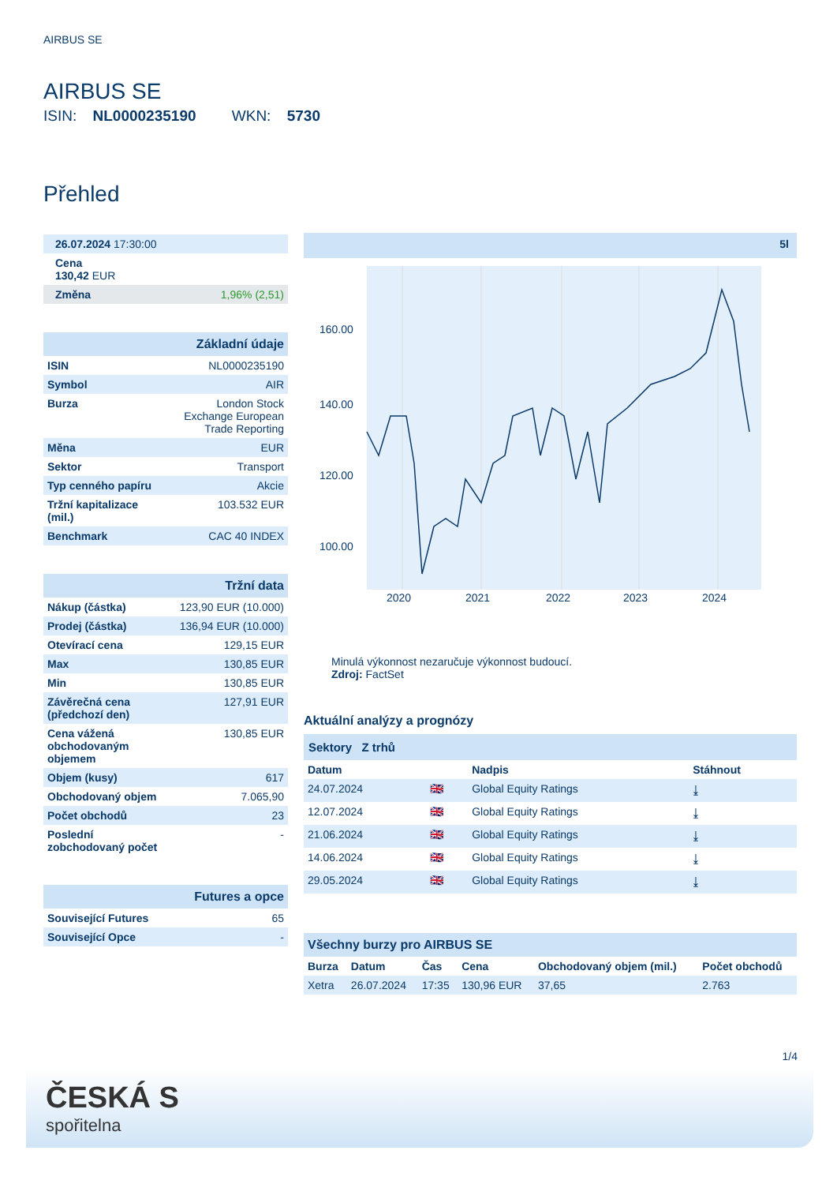AIRBUS SE
AIRBUS SE
ISIN: NL0000235190 WKN: 5730
Přehled
| 26.07.2024 17:30:00 | |
| Cena 130,42 EUR | |
| Změna | 1,96% (2,51) |
| Základní údaje | |
| ISIN | NL0000235190 |
| Symbol | AIR |
| Burza | London Stock Exchange European Trade Reporting |
| Měna | EUR |
| Sektor | Transport |
| Typ cenného papíru | Akcie |
| Tržní kapitalizace (mil.) | 103.532 EUR |
| Benchmark | CAC 40 INDEX |
| Tržní data | |
| Nákup (částka) | 123,90 EUR (10.000) |
| Prodej (částka) | 136,94 EUR (10.000) |
| Otevírací cena | 129,15 EUR |
| Max | 130,85 EUR |
| Min | 130,85 EUR |
| Závěrečná cena (předchozí den) | 127,91 EUR |
| Cena vážená obchodovaným objemem | 130,85 EUR |
| Objem (kusy) | 617 |
| Obchodovaný objem | 7.065,90 |
| Počet obchodů | 23 |
| Poslední zobchodovaný počet | - |
| Futures a opce | |
| Související Futures | 65 |
| Související Opce | - |
5l
160.00
140.00
120.00
100.00
2020
2021
2022
2023
2024
Minulá výkonnost nezaručuje výkonnost budoucí.
Zdroj: FactSet
Aktuální analýzy a prognózy
Sektory Z trhů
| Datum | | Nadpis | Stáhnout |
| --- | --- | --- | --- |
| 24.07.2024 | 🇬🇧 | Global Equity Ratings | ⤓ |
| 12.07.2024 | 🇬🇧 | Global Equity Ratings | ⤓ |
| 21.06.2024 | 🇬🇧 | Global Equity Ratings | ⤓ |
| 14.06.2024 | 🇬🇧 | Global Equity Ratings | ⤓ |
| 29.05.2024 | 🇬🇧 | Global Equity Ratings | ⤓ |
| Všechny burzy pro AIRBUS SE | | | | | |
| Burza | Datum | Čas | Cena | Obchodovaný objem (mil.) | Počet obchodů |
| Xetra | 26.07.2024 | 17:35 | 130,96 EUR | 37,65 | 2.763 |
1/4
ČESKÁ S
spořitelna